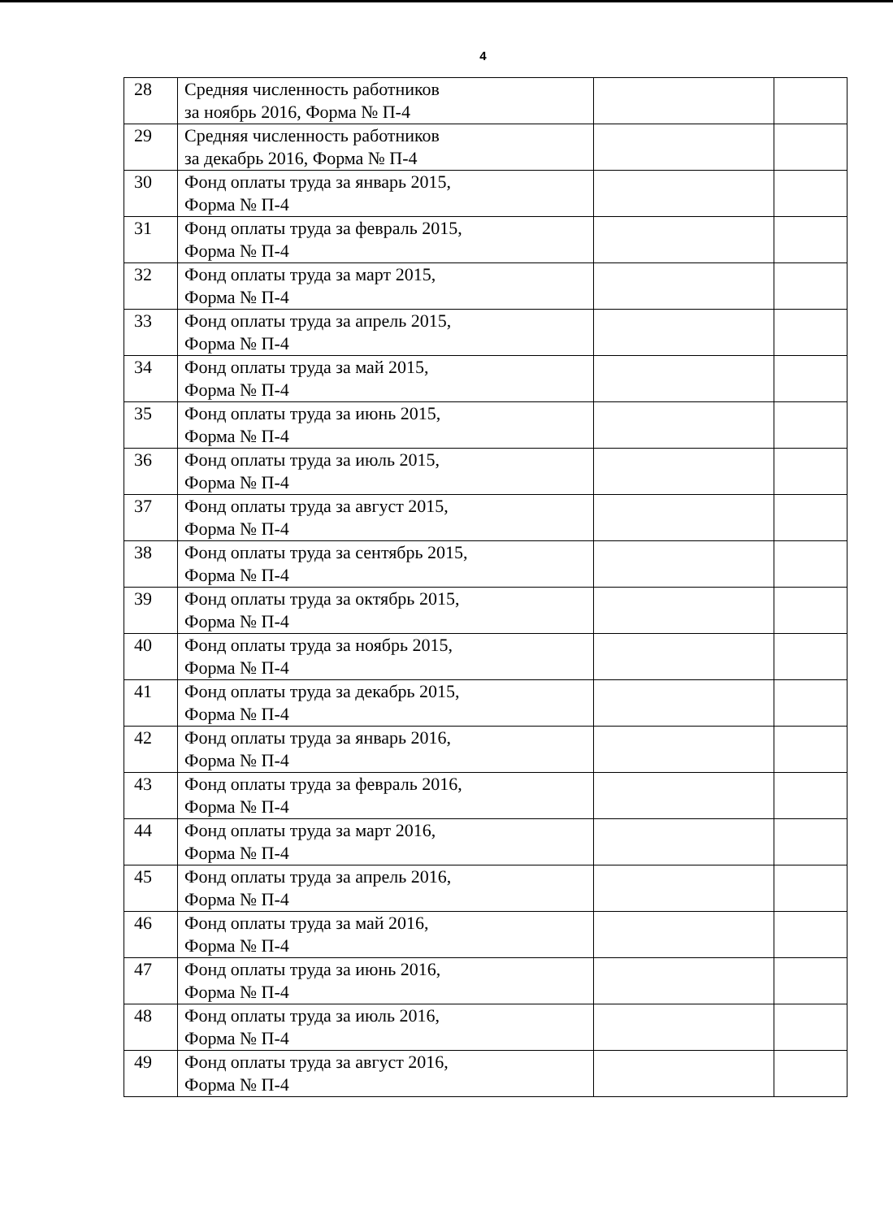4
| 28 | Средняя численность работников за ноябрь 2016, Форма № П-4 | | |
| 29 | Средняя численность работников за декабрь 2016, Форма № П-4 | | |
| 30 | Фонд оплаты труда за январь 2015, Форма № П-4 | | |
| 31 | Фонд оплаты труда за февраль 2015, Форма № П-4 | | |
| 32 | Фонд оплаты труда за март 2015, Форма № П-4 | | |
| 33 | Фонд оплаты труда за апрель 2015, Форма № П-4 | | |
| 34 | Фонд оплаты труда за май 2015, Форма № П-4 | | |
| 35 | Фонд оплаты труда за июнь 2015, Форма № П-4 | | |
| 36 | Фонд оплаты труда за июль 2015, Форма № П-4 | | |
| 37 | Фонд оплаты труда за август 2015, Форма № П-4 | | |
| 38 | Фонд оплаты труда за сентябрь 2015, Форма № П-4 | | |
| 39 | Фонд оплаты труда за октябрь 2015, Форма № П-4 | | |
| 40 | Фонд оплаты труда за ноябрь 2015, Форма № П-4 | | |
| 41 | Фонд оплаты труда за декабрь 2015, Форма № П-4 | | |
| 42 | Фонд оплаты труда за январь 2016, Форма № П-4 | | |
| 43 | Фонд оплаты труда за февраль 2016, Форма № П-4 | | |
| 44 | Фонд оплаты труда за март 2016, Форма № П-4 | | |
| 45 | Фонд оплаты труда за апрель 2016, Форма № П-4 | | |
| 46 | Фонд оплаты труда за май 2016, Форма № П-4 | | |
| 47 | Фонд оплаты труда за июнь 2016, Форма № П-4 | | |
| 48 | Фонд оплаты труда за июль 2016, Форма № П-4 | | |
| 49 | Фонд оплаты труда за август 2016, Форма № П-4 | | |